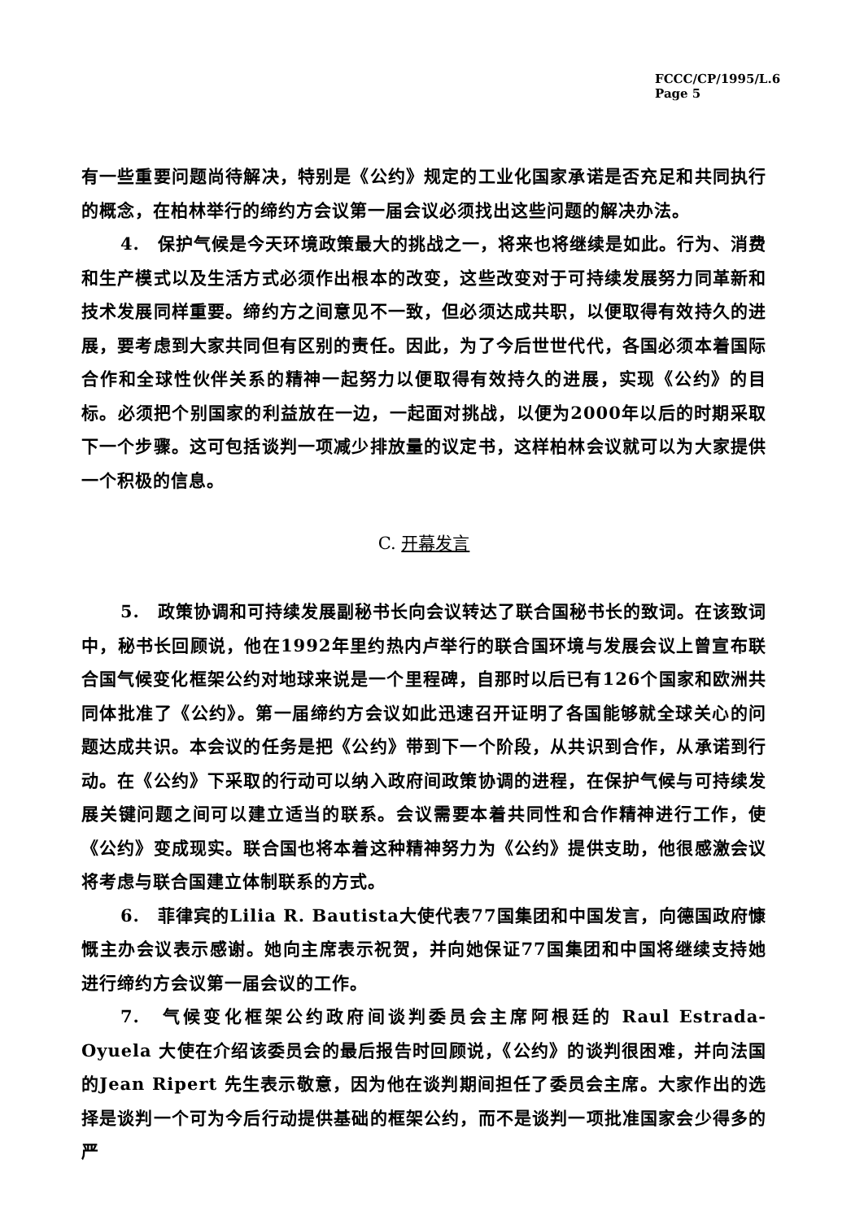FCCC/CP/1995/L.6
Page 5
有一些重要问题尚待解决，特别是《公约》规定的工业化国家承诺是否充足和共同执行的概念，在柏林举行的缔约方会议第一届会议必须找出这些问题的解决办法。
4.　保护气候是今天环境政策最大的挑战之一，将来也将继续是如此。行为、消费和生产模式以及生活方式必须作出根本的改变，这些改变对于可持续发展努力同革新和技术发展同样重要。缔约方之间意见不一致，但必须达成共职，以便取得有效持久的进展，要考虑到大家共同但有区别的责任。因此，为了今后世世代代，各国必须本着国际合作和全球性伙伴关系的精神一起努力以便取得有效持久的进展，实现《公约》的目标。必须把个别国家的利益放在一边，一起面对挑战，以便为2000年以后的时期采取下一个步骤。这可包括谈判一项减少排放量的议定书，这样柏林会议就可以为大家提供一个积极的信息。
C. 开幕发言
5.　政策协调和可持续发展副秘书长向会议转达了联合国秘书长的致词。在该致词中，秘书长回顾说，他在1992年里约热内卢举行的联合国环境与发展会议上曾宣布联合国气候变化框架公约对地球来说是一个里程碑，自那时以后已有126个国家和欧洲共同体批准了《公约》。第一届缔约方会议如此迅速召开证明了各国能够就全球关心的问题达成共识。本会议的任务是把《公约》带到下一个阶段，从共识到合作，从承诺到行动。在《公约》下采取的行动可以纳入政府间政策协调的进程，在保护气候与可持续发展关键问题之间可以建立适当的联系。会议需要本着共同性和合作精神进行工作，使《公约》变成现实。联合国也将本着这种精神努力为《公约》提供支助，他很感激会议将考虑与联合国建立体制联系的方式。
6.　菲律宾的Lilia R. Bautista大使代表77国集团和中国发言，向德国政府慷慨主办会议表示感谢。她向主席表示祝贺，并向她保证77国集团和中国将继续支持她进行缔约方会议第一届会议的工作。
7.　气候变化框架公约政府间谈判委员会主席阿根廷的 Raul Estrada-Oyuela 大使在介绍该委员会的最后报告时回顾说，《公约》的谈判很困难，并向法国的Jean Ripert 先生表示敬意，因为他在谈判期间担任了委员会主席。大家作出的选择是谈判一个可为今后行动提供基础的框架公约，而不是谈判一项批准国家会少得多的严